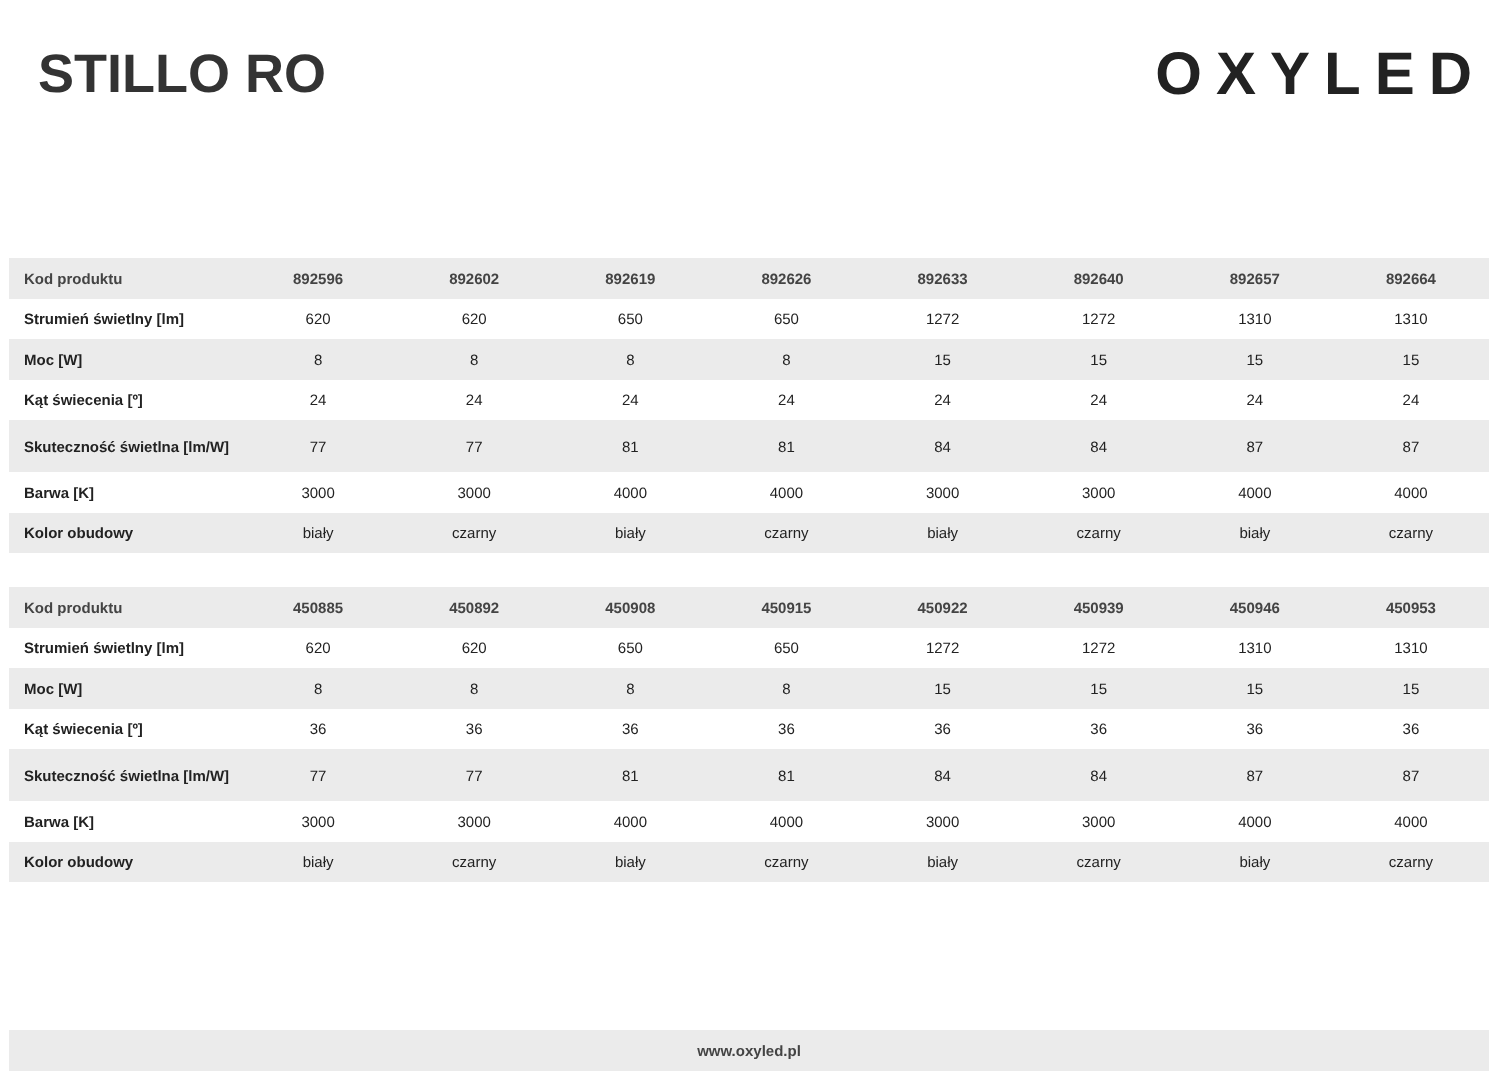STILLO RO OXYLED
| Kod produktu | 892596 | 892602 | 892619 | 892626 | 892633 | 892640 | 892657 | 892664 |
| --- | --- | --- | --- | --- | --- | --- | --- | --- |
| Strumień świetlny [lm] | 620 | 620 | 650 | 650 | 1272 | 1272 | 1310 | 1310 |
| Moc [W] | 8 | 8 | 8 | 8 | 15 | 15 | 15 | 15 |
| Kąt świecenia [º] | 24 | 24 | 24 | 24 | 24 | 24 | 24 | 24 |
| Skuteczność świetlna [lm/W] | 77 | 77 | 81 | 81 | 84 | 84 | 87 | 87 |
| Barwa [K] | 3000 | 3000 | 4000 | 4000 | 3000 | 3000 | 4000 | 4000 |
| Kolor obudowy | biały | czarny | biały | czarny | biały | czarny | biały | czarny |
| Kod produktu | 450885 | 450892 | 450908 | 450915 | 450922 | 450939 | 450946 | 450953 |
| --- | --- | --- | --- | --- | --- | --- | --- | --- |
| Strumień świetlny [lm] | 620 | 620 | 650 | 650 | 1272 | 1272 | 1310 | 1310 |
| Moc [W] | 8 | 8 | 8 | 8 | 15 | 15 | 15 | 15 |
| Kąt świecenia [º] | 36 | 36 | 36 | 36 | 36 | 36 | 36 | 36 |
| Skuteczność świetlna [lm/W] | 77 | 77 | 81 | 81 | 84 | 84 | 87 | 87 |
| Barwa [K] | 3000 | 3000 | 4000 | 4000 | 3000 | 3000 | 4000 | 4000 |
| Kolor obudowy | biały | czarny | biały | czarny | biały | czarny | biały | czarny |
www.oxyled.pl